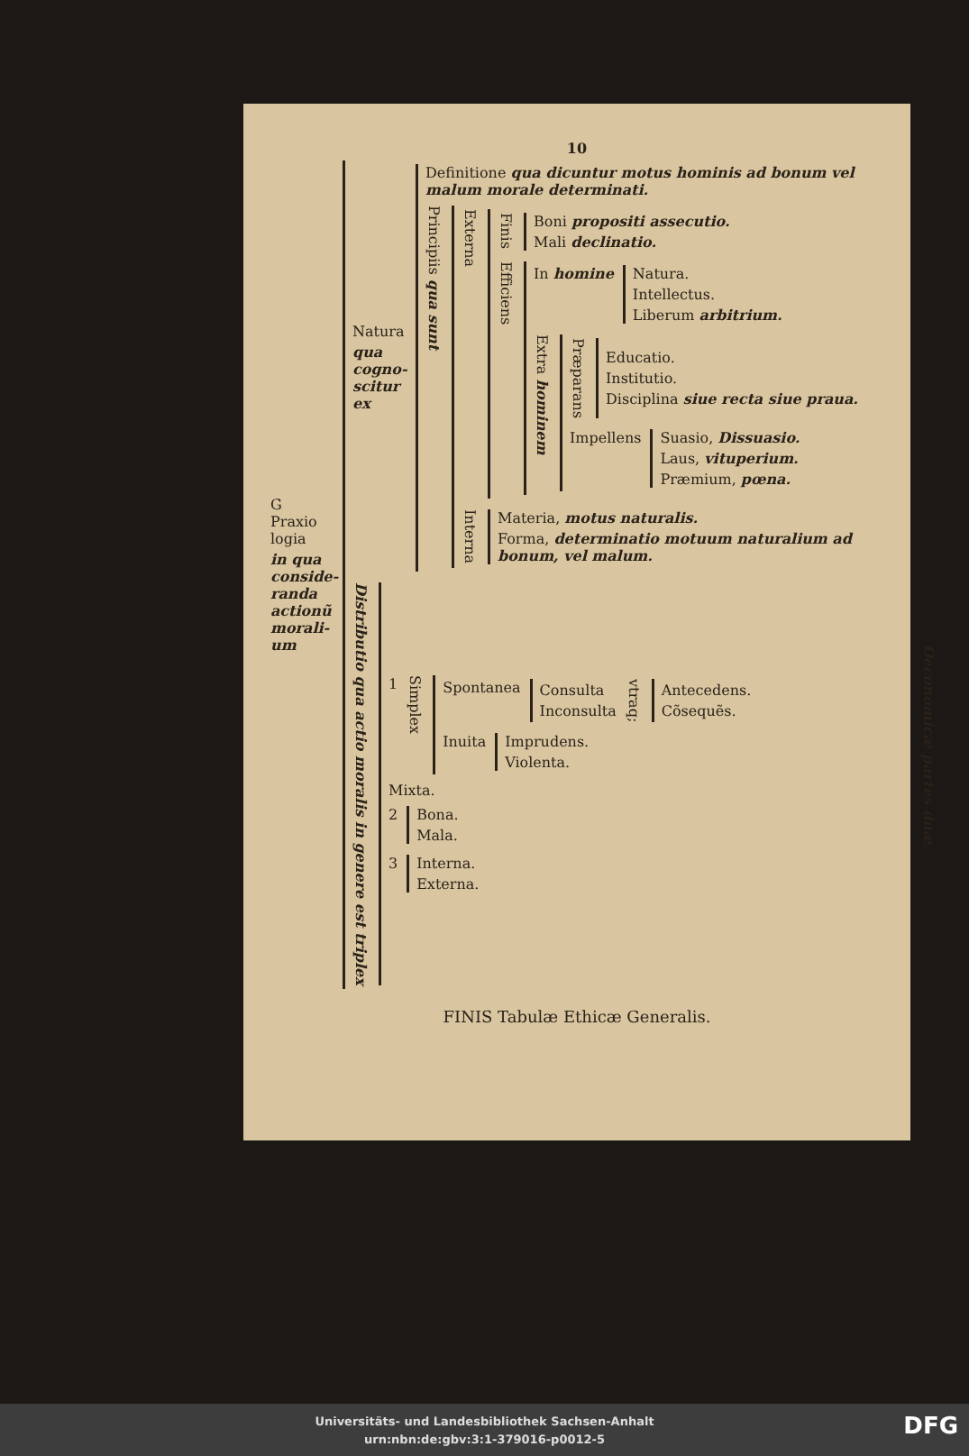10
G
Praxio logia
in qua conside­randa actionũ morali­um
Natu­ra
qua cogno­scitur ex
Definitione qua dicuntur motus hominis ad bonum vel malum morale determinati.
Principiis qua sunt
Externa
Finis
Boni propositi assecutio.
Mali declinatio.
Efficiens
In homine Natura.
Intellectus.
Liberum arbitrium.
Extra hominem
Præparans
Educatio.
Institutio.
Disciplina siue recta siue praua.
Im­pel­lens Suasio, Dissuasio.
Laus, vituperium.
Præmium, pœna.
Interna
Materia, motus naturalis.
Forma, determinatio motuum natura­lium ad bonum, vel malum.
Distributio qua actio moralis in genere est triplex
1
Simplex
Spontanea Consulta
Inconsul­ta
vtraq;
Antece­dens.
Cõsequẽs.
Inuita Imprudens.
Violenta.
Mixta.
2
Bona.
Mala.
3
Interna.
Externa.
FINIS Tabulæ Ethicæ Generalis.
Oeconomicæ partes duæ.
Universitäts- und Landesbibliothek Sachsen-Anhalt
urn:nbn:de:gbv:3:1-379016-p0012-5
DFG